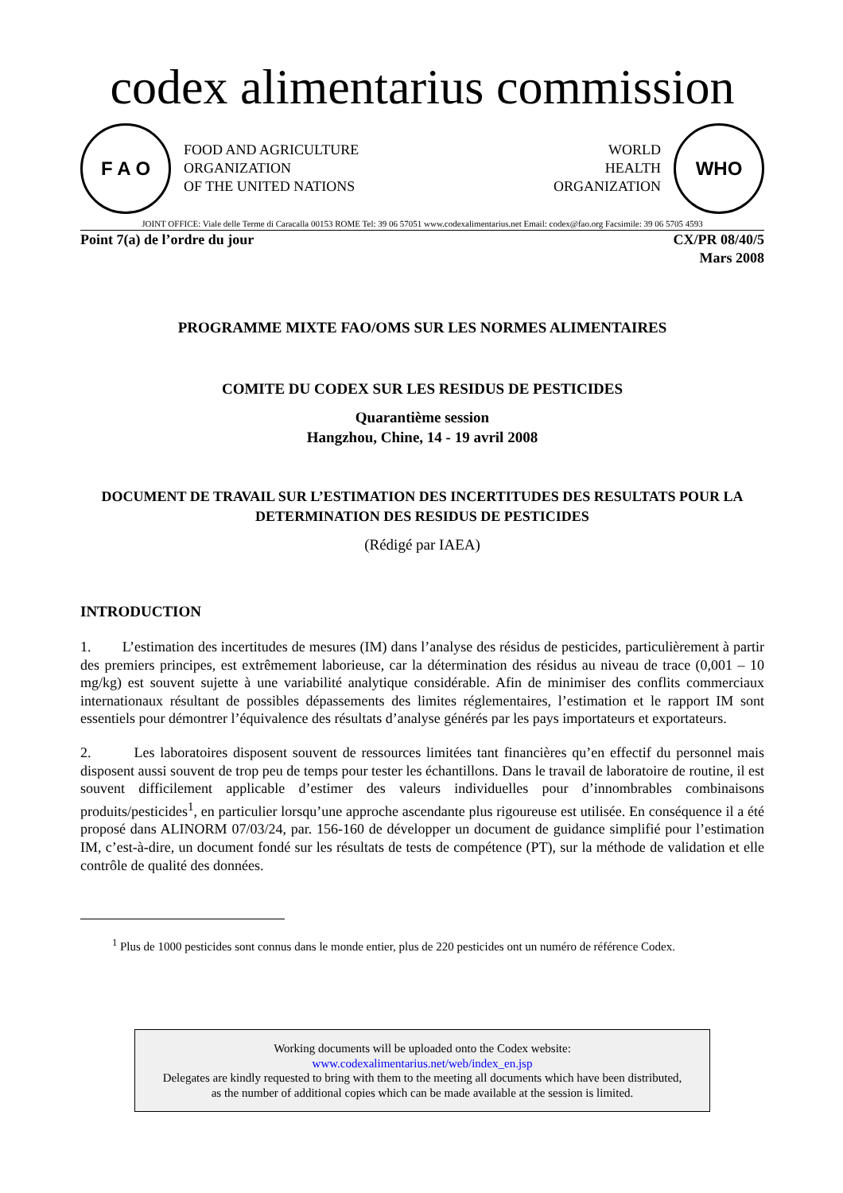codex alimentarius commission
F A O
FOOD AND AGRICULTURE
ORGANIZATION
OF THE UNITED NATIONS
WORLD
HEALTH
ORGANIZATION
WHO
JOINT OFFICE: Viale delle Terme di Caracalla 00153 ROME Tel: 39 06 57051 www.codexalimentarius.net Email: codex@fao.org Facsimile: 39 06 5705 4593
Point 7(a) de l’ordre du jour CX/PR 08/40/5
Mars 2008
PROGRAMME MIXTE FAO/OMS SUR LES NORMES ALIMENTAIRES
COMITE DU CODEX SUR LES RESIDUS DE PESTICIDES
Quarantième session
Hangzhou, Chine, 14 - 19 avril 2008
DOCUMENT DE TRAVAIL SUR L’ESTIMATION DES INCERTITUDES DES RESULTATS POUR LA DETERMINATION DES RESIDUS DE PESTICIDES
(Rédigé par IAEA)
INTRODUCTION
1. L’estimation des incertitudes de mesures (IM) dans l’analyse des résidus de pesticides, particulièrement à partir des premiers principes, est extrêmement laborieuse, car la détermination des résidus au niveau de trace (0,001 – 10 mg/kg) est souvent sujette à une variabilité analytique considérable. Afin de minimiser des conflits commerciaux internationaux résultant de possibles dépassements des limites réglementaires, l’estimation et le rapport IM sont essentiels pour démontrer l’équivalence des résultats d’analyse générés par les pays importateurs et exportateurs.
2. Les laboratoires disposent souvent de ressources limitées tant financières qu’en effectif du personnel mais disposent aussi souvent de trop peu de temps pour tester les échantillons. Dans le travail de laboratoire de routine, il est souvent difficilement applicable d’estimer des valeurs individuelles pour d’innombrables combinaisons produits/pesticides<sup>1</sup>, en particulier lorsqu’une approche ascendante plus rigoureuse est utilisée. En conséquence il a été proposé dans ALINORM 07/03/24, par. 156-160 de développer un document de guidance simplifié pour l’estimation IM, c’est-à-dire, un document fondé sur les résultats de tests de compétence (PT), sur la méthode de validation et elle contrôle de qualité des données.
<sup>1</sup> Plus de 1000 pesticides sont connus dans le monde entier, plus de 220 pesticides ont un numéro de référence Codex.
Working documents will be uploaded onto the Codex website:
www.codexalimentarius.net/web/index_en.jsp
Delegates are kindly requested to bring with them to the meeting all documents which have been distributed,
as the number of additional copies which can be made available at the session is limited.